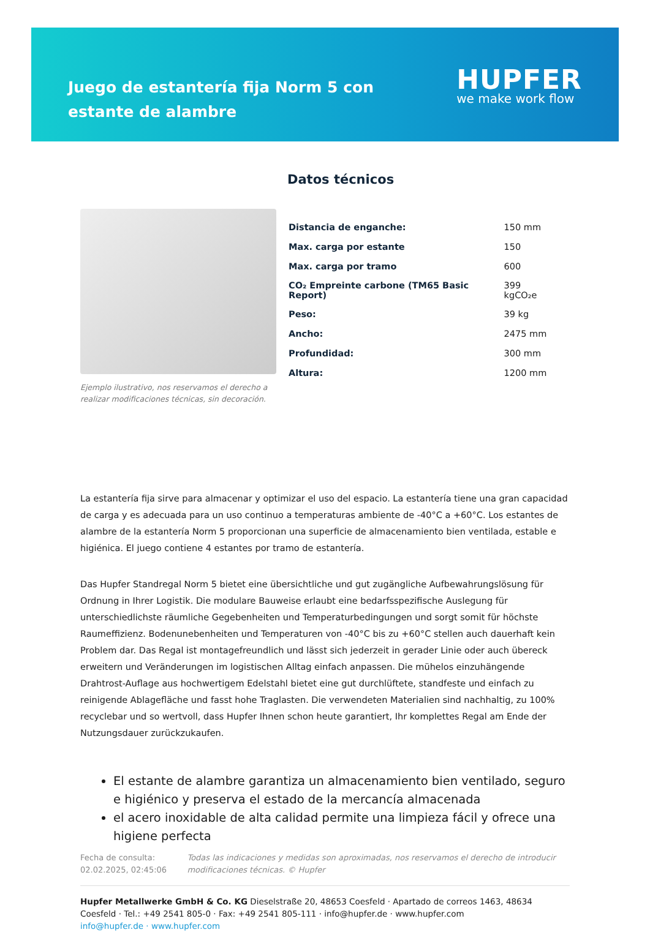Juego de estantería fija Norm 5 con estante de alambre
HUPFER
we make work flow
Ejemplo ilustrativo, nos reservamos el derecho a realizar modificaciones técnicas, sin decoración.
Datos técnicos
| Distancia de enganche: | 150 mm |
| Max. carga por estante | 150 |
| Max. carga por tramo | 600 |
| CO₂ Empreinte carbone (TM65 Basic Report) | 399 kgCO₂e |
| Peso: | 39 kg |
| Ancho: | 2475 mm |
| Profundidad: | 300 mm |
| Altura: | 1200 mm |
La estantería fija sirve para almacenar y optimizar el uso del espacio. La estantería tiene una gran capacidad de carga y es adecuada para un uso continuo a temperaturas ambiente de -40°C a +60°C. Los estantes de alambre de la estantería Norm 5 proporcionan una superficie de almacenamiento bien ventilada, estable e higiénica. El juego contiene 4 estantes por tramo de estantería.
Das Hupfer Standregal Norm 5 bietet eine übersichtliche und gut zugängliche Aufbewahrungslösung für Ordnung in Ihrer Logistik. Die modulare Bauweise erlaubt eine bedarfsspezifische Auslegung für unterschiedlichste räumliche Gegebenheiten und Temperaturbedingungen und sorgt somit für höchste Raumeffizienz. Bodenunebenheiten und Temperaturen von -40°C bis zu +60°C stellen auch dauerhaft kein Problem dar. Das Regal ist montagefreundlich und lässt sich jederzeit in gerader Linie oder auch übereck erweitern und Veränderungen im logistischen Alltag einfach anpassen. Die mühelos einzuhängende Drahtrost-Auflage aus hochwertigem Edelstahl bietet eine gut durchlüftete, standfeste und einfach zu reinigende Ablagefläche und fasst hohe Traglasten. Die verwendeten Materialien sind nachhaltig, zu 100% recyclebar und so wertvoll, dass Hupfer Ihnen schon heute garantiert, Ihr komplettes Regal am Ende der Nutzungsdauer zurückzukaufen.
El estante de alambre garantiza un almacenamiento bien ventilado, seguro e higiénico y preserva el estado de la mercancía almacenada
el acero inoxidable de alta calidad permite una limpieza fácil y ofrece una higiene perfecta
Fecha de consulta: 02.02.2025, 02:45:06
Todas las indicaciones y medidas son aproximadas, nos reservamos el derecho de introducir modificaciones técnicas. © Hupfer
Hupfer Metallwerke GmbH & Co. KG Dieselstraße 20, 48653 Coesfeld · Apartado de correos 1463, 48634 Coesfeld · Tel.: +49 2541 805-0 · Fax: +49 2541 805-111 · info@hupfer.de · www.hupfer.com
info@hupfer.de · www.hupfer.com